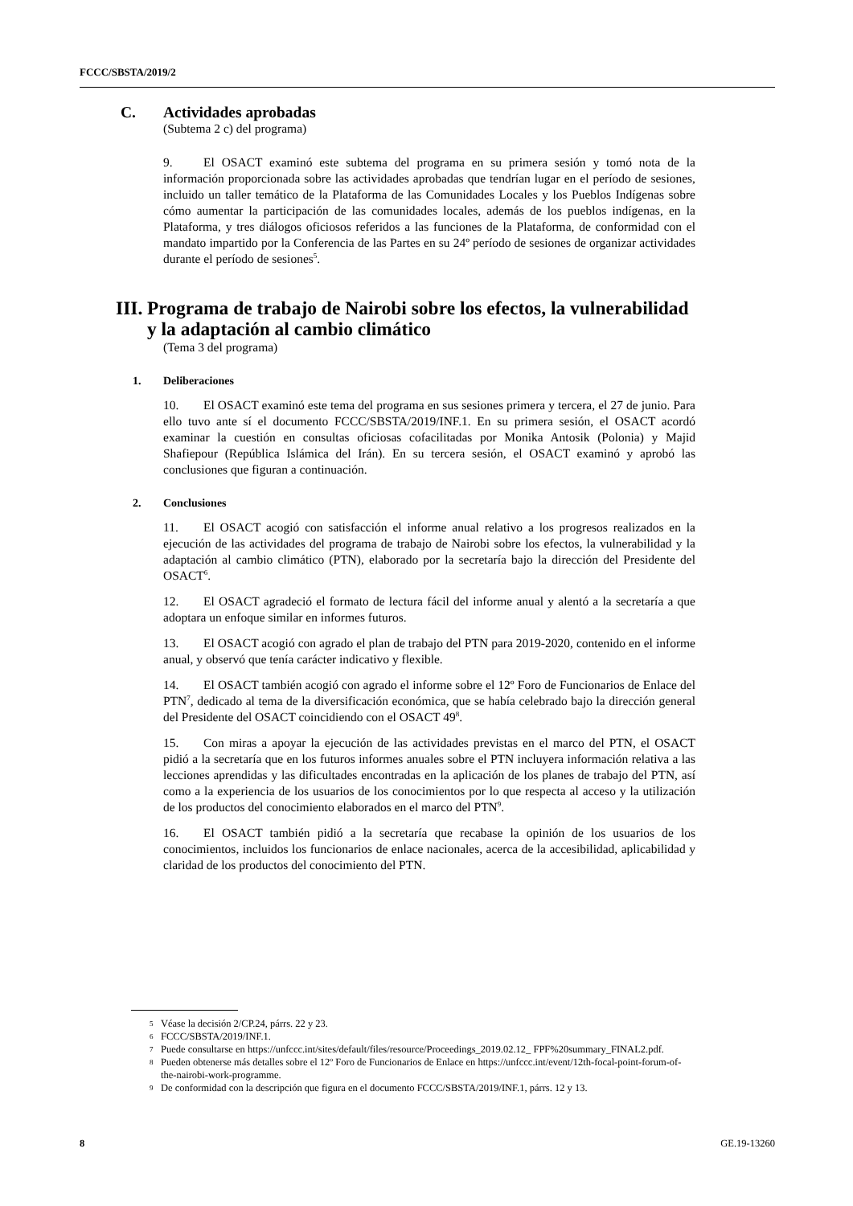FCCC/SBSTA/2019/2
C. Actividades aprobadas
(Subtema 2 c) del programa)
9. El OSACT examinó este subtema del programa en su primera sesión y tomó nota de la información proporcionada sobre las actividades aprobadas que tendrían lugar en el período de sesiones, incluido un taller temático de la Plataforma de las Comunidades Locales y los Pueblos Indígenas sobre cómo aumentar la participación de las comunidades locales, además de los pueblos indígenas, en la Plataforma, y tres diálogos oficiosos referidos a las funciones de la Plataforma, de conformidad con el mandato impartido por la Conferencia de las Partes en su 24º período de sesiones de organizar actividades durante el período de sesiones<sup>5</sup>.
III. Programa de trabajo de Nairobi sobre los efectos, la vulnerabilidad y la adaptación al cambio climático
(Tema 3 del programa)
1. Deliberaciones
10. El OSACT examinó este tema del programa en sus sesiones primera y tercera, el 27 de junio. Para ello tuvo ante sí el documento FCCC/SBSTA/2019/INF.1. En su primera sesión, el OSACT acordó examinar la cuestión en consultas oficiosas cofacilitadas por Monika Antosik (Polonia) y Majid Shafiepour (República Islámica del Irán). En su tercera sesión, el OSACT examinó y aprobó las conclusiones que figuran a continuación.
2. Conclusiones
11. El OSACT acogió con satisfacción el informe anual relativo a los progresos realizados en la ejecución de las actividades del programa de trabajo de Nairobi sobre los efectos, la vulnerabilidad y la adaptación al cambio climático (PTN), elaborado por la secretaría bajo la dirección del Presidente del OSACT<sup>6</sup>.
12. El OSACT agradeció el formato de lectura fácil del informe anual y alentó a la secretaría a que adoptara un enfoque similar en informes futuros.
13. El OSACT acogió con agrado el plan de trabajo del PTN para 2019-2020, contenido en el informe anual, y observó que tenía carácter indicativo y flexible.
14. El OSACT también acogió con agrado el informe sobre el 12º Foro de Funcionarios de Enlace del PTN<sup>7</sup>, dedicado al tema de la diversificación económica, que se había celebrado bajo la dirección general del Presidente del OSACT coincidiendo con el OSACT 49<sup>8</sup>.
15. Con miras a apoyar la ejecución de las actividades previstas en el marco del PTN, el OSACT pidió a la secretaría que en los futuros informes anuales sobre el PTN incluyera información relativa a las lecciones aprendidas y las dificultades encontradas en la aplicación de los planes de trabajo del PTN, así como a la experiencia de los usuarios de los conocimientos por lo que respecta al acceso y la utilización de los productos del conocimiento elaborados en el marco del PTN<sup>9</sup>.
16. El OSACT también pidió a la secretaría que recabase la opinión de los usuarios de los conocimientos, incluidos los funcionarios de enlace nacionales, acerca de la accesibilidad, aplicabilidad y claridad de los productos del conocimiento del PTN.
5 Véase la decisión 2/CP.24, párrs. 22 y 23.
6 FCCC/SBSTA/2019/INF.1.
7 Puede consultarse en https://unfccc.int/sites/default/files/resource/Proceedings_2019.02.12_ FPF%20summary_FINAL2.pdf.
8 Pueden obtenerse más detalles sobre el 12º Foro de Funcionarios de Enlace en https://unfccc.int/event/12th-focal-point-forum-of-the-nairobi-work-programme.
9 De conformidad con la descripción que figura en el documento FCCC/SBSTA/2019/INF.1, párrs. 12 y 13.
8 GE.19-13260